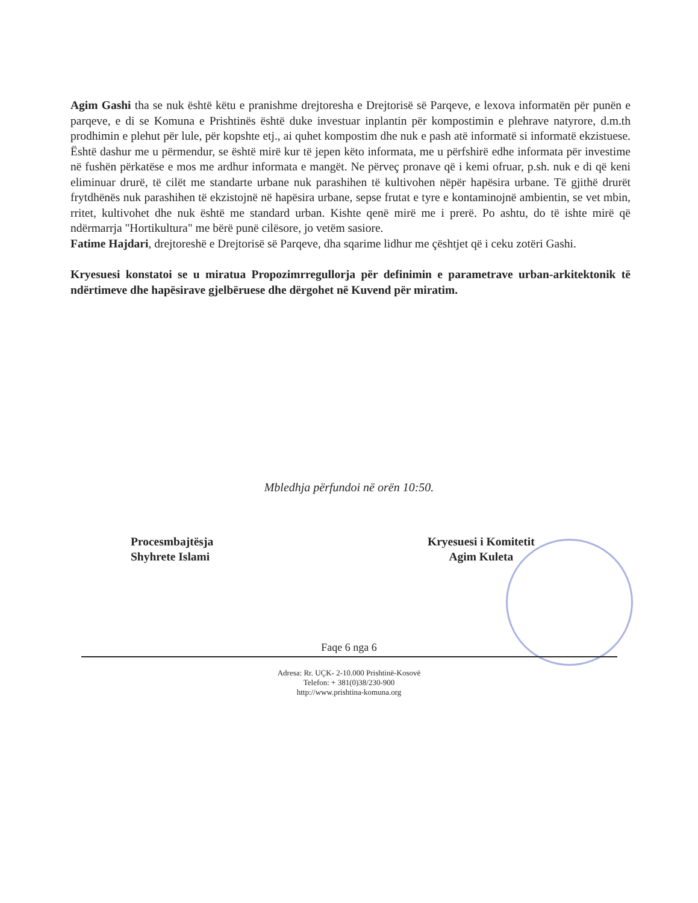Agim Gashi tha se nuk është këtu e pranishme drejtoresha e Drejtorisë së Parqeve, e lexova informatën për punën e parqeve, e di se Komuna e Prishtinës është duke investuar inplantin për kompostimin e plehrave natyrore, d.m.th prodhimin e plehut për lule, për kopshte etj., ai quhet kompostim dhe nuk e pash atë informatë si informatë ekzistuese. Është dashur me u përmendur, se është mirë kur të jepen këto informata, me u përfshirë edhe informata për investime në fushën përkatëse e mos me ardhur informata e mangët. Ne përveç pronave që i kemi ofruar, p.sh. nuk e di që keni eliminuar drurë, të cilët me standarte urbane nuk parashihen të kultivohen nëpër hapësira urbane. Të gjithë drurët frytdhënës nuk parashihen të ekzistojnë në hapësira urbane, sepse frutat e tyre e kontaminojnë ambientin, se vet mbin, rritet, kultivohet dhe nuk është me standard urban. Kishte qenë mirë me i prerë. Po ashtu, do të ishte mirë që ndërmarrja "Hortikultura" me bërë punë cilësore, jo vetëm sasiore.
Fatime Hajdari, drejtoreshë e Drejtorisë së Parqeve, dha sqarime lidhur me çështjet që i ceku zotëri Gashi.
Kryesuesi konstatoi se u miratua Propozimrregullorja për definimin e parametrave urban-arkitektonik të ndërtimeve dhe hapësirave gjelbëruese dhe dërgohet në Kuvend për miratim.
Mbledhja përfundoi në orën 10:50.
Procesmbajtësja
Shyhrete Islami
Kryesuesi i Komitetit
Agim Kuleta
Faqe 6 nga 6
Adresa: Rr. UÇK- 2-10.000 Prishtinë-Kosovë
Telefon: + 381(0)38/230-900
http://www.prishtina-komuna.org